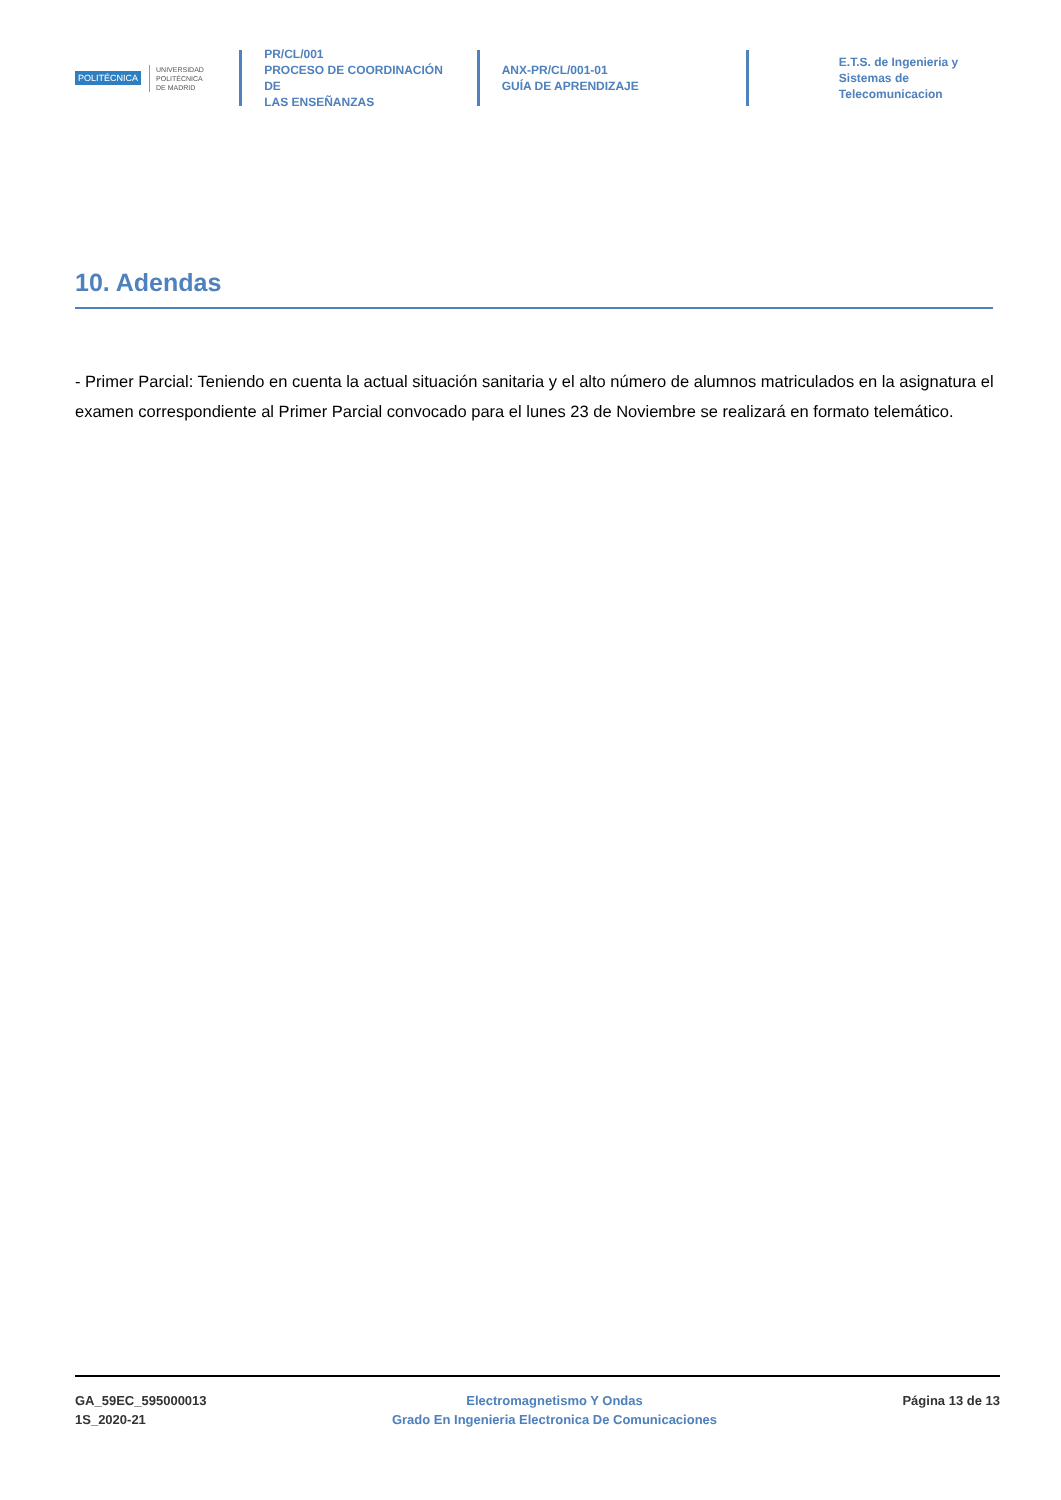POLITÉCNICA UNIVERSIDAD
POLITÉCNICA
DE MADRID
PR/CL/001
PROCESO DE COORDINACIÓN DE
LAS ENSEÑANZAS
ANX-PR/CL/001-01
GUÍA DE APRENDIZAJE
E.T.S. de Ingenieria y
Sistemas de
Telecomunicacion
10. Adendas
- Primer Parcial: Teniendo en cuenta la actual situación sanitaria y el alto número de alumnos matriculados en la asignatura el examen correspondiente al Primer Parcial convocado para el lunes 23 de Noviembre se realizará en formato telemático.
GA_59EC_595000013
1S_2020-21
Electromagnetismo Y Ondas
Grado En Ingenieria Electronica De Comunicaciones
Página 13 de 13